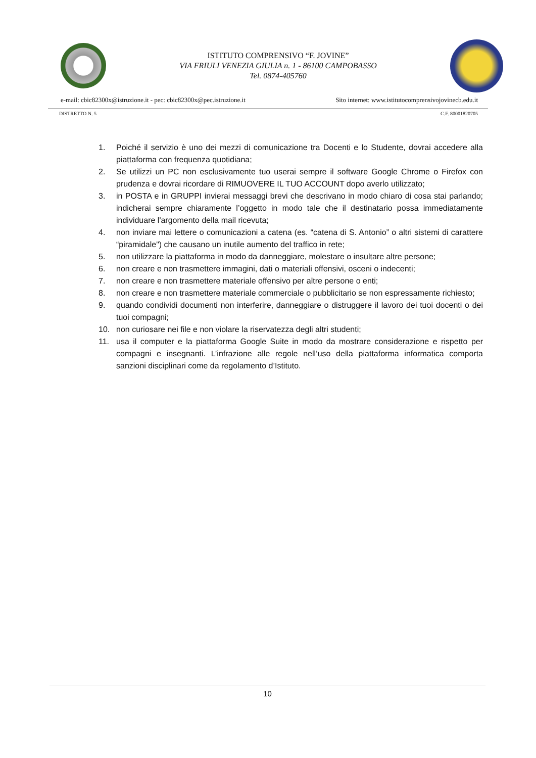ISTITUTO COMPRENSIVO “F. JOVINE”
VIA FRIULI VENEZIA GIULIA n. 1 - 86100 CAMPOBASSO
Tel. 0874-405760
e-mail: cbic82300x@istruzione.it - pec: cbic82300x@pec.istruzione.it Sito internet: www.istitutocomprensivojovinecb.edu.it
DISTRETTO N. 5 C.F. 80001820705
1. Poiché il servizio è uno dei mezzi di comunicazione tra Docenti e lo Studente, dovrai accedere alla piattaforma con frequenza quotidiana;
2. Se utilizzi un PC non esclusivamente tuo userai sempre il software Google Chrome o Firefox con prudenza e dovrai ricordare di RIMUOVERE IL TUO ACCOUNT dopo averlo utilizzato;
3. in POSTA e in GRUPPI invierai messaggi brevi che descrivano in modo chiaro di cosa stai parlando; indicherai sempre chiaramente l’oggetto in modo tale che il destinatario possa immediatamente individuare l'argomento della mail ricevuta;
4. non inviare mai lettere o comunicazioni a catena (es. “catena di S. Antonio” o altri sistemi di carattere “piramidale") che causano un inutile aumento del traffico in rete;
5. non utilizzare la piattaforma in modo da danneggiare, molestare o insultare altre persone;
6. non creare e non trasmettere immagini, dati o materiali offensivi, osceni o indecenti;
7. non creare e non trasmettere materiale offensivo per altre persone o enti;
8. non creare e non trasmettere materiale commerciale o pubblicitario se non espressamente richiesto;
9. quando condividi documenti non interferire, danneggiare o distruggere il lavoro dei tuoi docenti o dei tuoi compagni;
10. non curiosare nei file e non violare la riservatezza degli altri studenti;
11. usa il computer e la piattaforma Google Suite in modo da mostrare considerazione e rispetto per compagni e insegnanti. L’infrazione alle regole nell’uso della piattaforma informatica comporta sanzioni disciplinari come da regolamento d’Istituto.
10